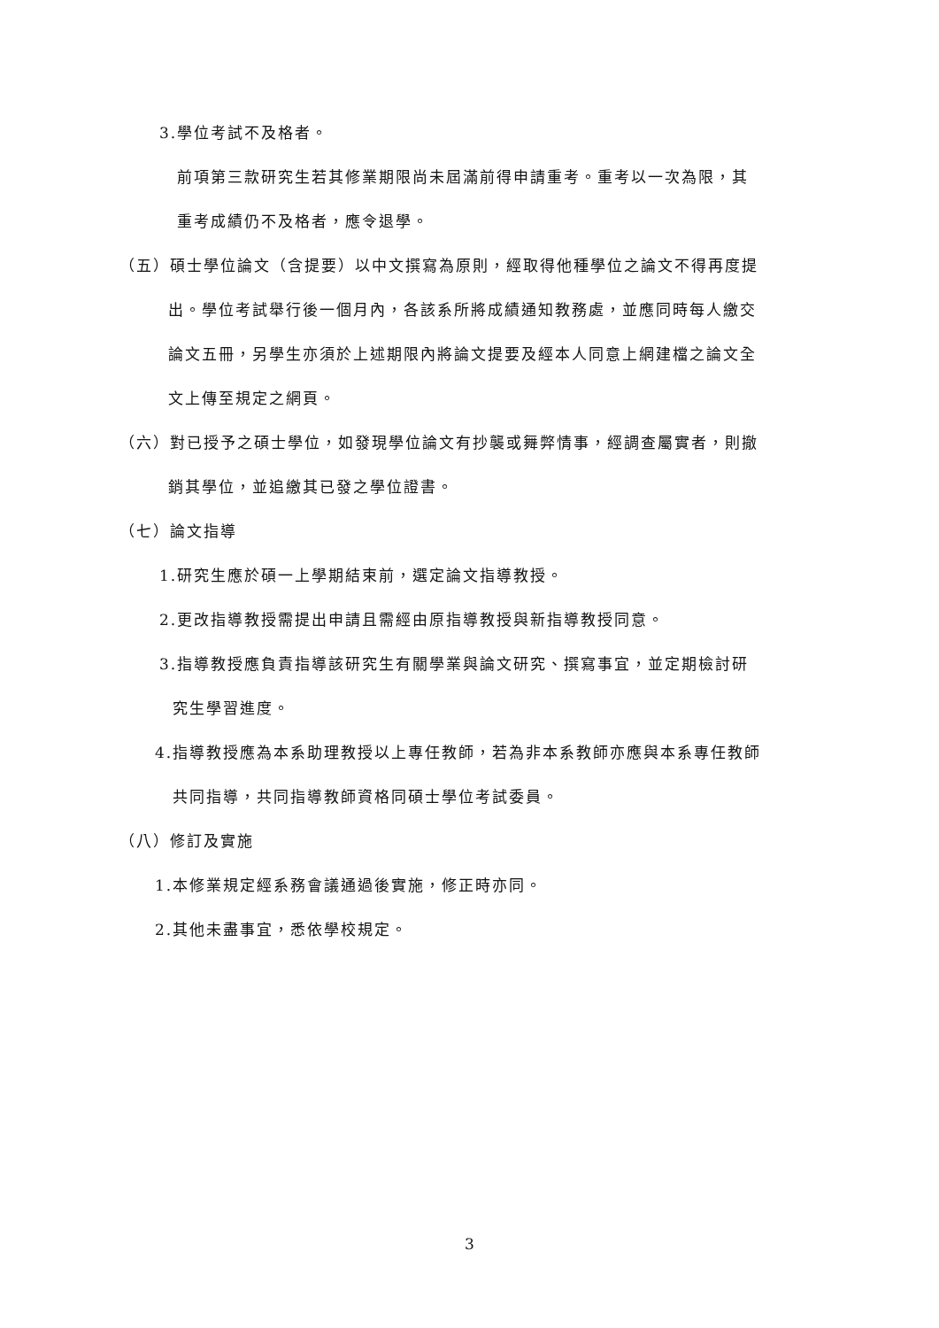3.學位考試不及格者。
前項第三款研究生若其修業期限尚未屆滿前得申請重考。重考以一次為限，其
重考成績仍不及格者，應令退學。
（五）碩士學位論文（含提要）以中文撰寫為原則，經取得他種學位之論文不得再度提
出。學位考試舉行後一個月內，各該系所將成績通知教務處，並應同時每人繳交
論文五冊，另學生亦須於上述期限內將論文提要及經本人同意上網建檔之論文全
文上傳至規定之網頁。
（六）對已授予之碩士學位，如發現學位論文有抄襲或舞弊情事，經調查屬實者，則撤
銷其學位，並追繳其已發之學位證書。
（七）論文指導
1.研究生應於碩一上學期結束前，選定論文指導教授。
2.更改指導教授需提出申請且需經由原指導教授與新指導教授同意。
3.指導教授應負責指導該研究生有關學業與論文研究、撰寫事宜，並定期檢討研
究生學習進度。
4.指導教授應為本系助理教授以上專任教師，若為非本系教師亦應與本系專任教師
共同指導，共同指導教師資格同碩士學位考試委員。
（八）修訂及實施
1.本修業規定經系務會議通過後實施，修正時亦同。
2.其他未盡事宜，悉依學校規定。
3